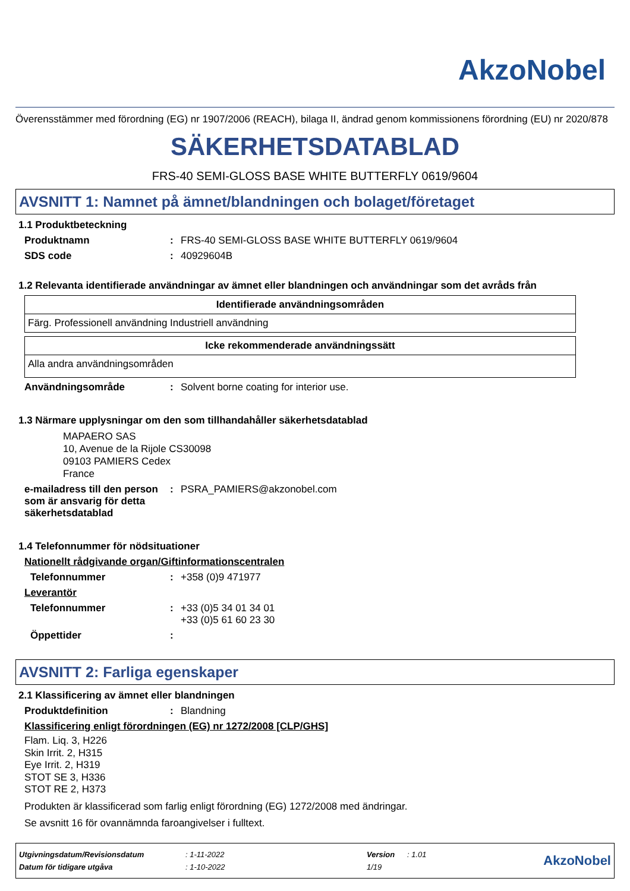AkzoNobel
Överensstämmer med förordning (EG) nr 1907/2006 (REACH), bilaga II, ändrad genom kommissionens förordning (EU) nr 2020/878
SÄKERHETSDATABLAD
FRS-40 SEMI-GLOSS BASE WHITE BUTTERFLY 0619/9604
AVSNITT 1: Namnet på ämnet/blandningen och bolaget/företaget
1.1 Produktbeteckning
Produktnamn: FRS-40 SEMI-GLOSS BASE WHITE BUTTERFLY 0619/9604
SDS code: 40929604B
1.2 Relevanta identifierade användningar av ämnet eller blandningen och användningar som det avråds från
| Identifierade användningsområden |
| --- |
| Färg. Professionell användning Industriell användning |
| Icke rekommenderade användningssätt |
| --- |
| Alla andra användningsområden |
Användningsområde: Solvent borne coating for interior use.
1.3 Närmare upplysningar om den som tillhandahåller säkerhetsdatablad
MAPAERO SAS
10, Avenue de la Rijole CS30098
09103 PAMIERS Cedex
France
e-mailadress till den person som är ansvarig för detta säkerhetsdatablad: PSRA_PAMIERS@akzonobel.com
1.4 Telefonnummer för nödsituationer
Nationellt rådgivande organ/Giftinformationscentralen
Telefonnummer: +358 (0)9 471977
Leverantör
Telefonnummer: +33 (0)5 34 01 34 01
+33 (0)5 61 60 23 30
Öppettider:
AVSNITT 2: Farliga egenskaper
2.1 Klassificering av ämnet eller blandningen
Produktdefinition: Blandning
Klassificering enligt förordningen (EG) nr 1272/2008 [CLP/GHS]
Flam. Liq. 3, H226
Skin Irrit. 2, H315
Eye Irrit. 2, H319
STOT SE 3, H336
STOT RE 2, H373
Produkten är klassificerad som farlig enligt förordning (EG) 1272/2008 med ändringar.
Se avsnitt 16 för ovannämnda faroangivelser i fulltext.
| Utgivningsdatum/Revisionsdatum | : 1-11-2022 | Version | : 1.01 |
| Datum för tidigare utgåva | : 1-10-2022 | 1/19 | |
AkzoNobel